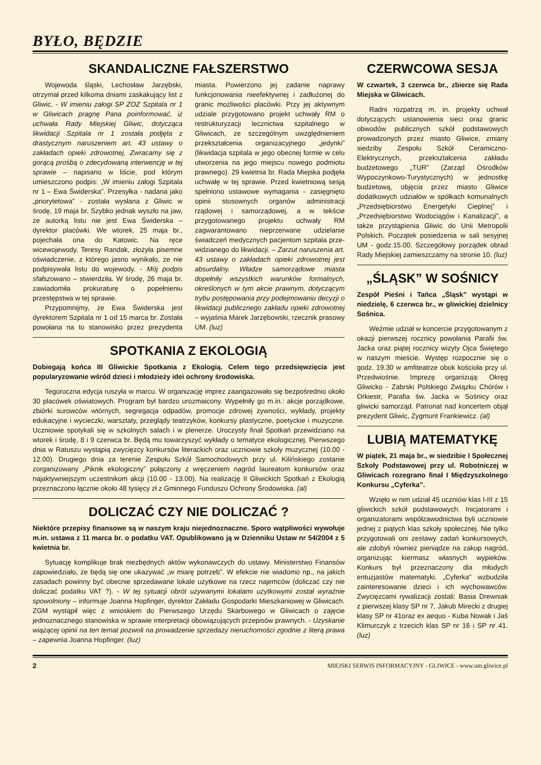BYŁO, BĘDZIE
SKANDALICZNE FAŁSZERSTWO
Wojewoda śląski, Lechosław Jarzębski, otrzymał przed kilkoma dniami zaskakujący list z Gliwic. - W imieniu załogi SP ZOZ Szpitala nr 1 w Gliwicach pragnę Pana poinformować, iż uchwała Rady Miejskiej Gliwic, dotycząca likwidacji Szpitala nr 1 została podjęta z drastycznym naruszeniem art. 43 ustawy o zakładach opieki zdrowotnej. Zwracamy się z gorącą prośbą o zdecydowaną interwencję w tej sprawie – napisano w liście, pod którym umieszczono podpis: „W imieniu załogi Szpitala nr 1 – Ewa Świderska”. Przesyłka - nadana jako „priorytetowa” - została wysłana z Gliwic w środę, 19 maja br. Szybko jednak wyszło na jaw, że autorką listu nie jest Ewa Świderska – dyrektor placówki. We wtorek, 25 maja br., pojechała ona do Katowic. Na ręce wicewojewody, Teresy Randak, złożyła pisemne oświadczenie, z którego jasno wynikało, że nie podpisywała listu do wojewody. - Mój podpis sfałszowano – stwierdziła. W środę, 26 maja br. zawiadomiła prokuraturę o popełnieniu przestępstwa w tej sprawie.
Przypomnijmy, że Ewa Świderska jest dyrektorem Szpitala nr 1 od 15 marca br. Została powołana na to stanowisko przez prezydenta miasta. Powierzono jej zadanie naprawy funkcjonowania nieefektywnej i zadłużonej do granic możliwości placówki. Przy jej aktywnym udziale przygotowano projekt uchwały RM o restrukturyzacji lecznictwa szpitalnego w Gliwicach, ze szczególnym uwzględnieniem przekształcenia organizacyjnego „jedynki” (likwidacja szpitala w jego obecnej formie w celu utworzenia na jego miejscu nowego podmiotu prawnego). 29 kwietnia br. Rada Miejska podjęła uchwałę w tej sprawie. Przed kwietniową sesją spełniono ustawowe wymagania - zasięgnięto opinii stosownych organów administracji rządowej i samorządowej, a w tekście przygotowanego projektu uchwały RM zagwarantowano nieprzerwane udzielanie świadczeń medycznych pacjentom szpitala prze-widzianego do likwidacji. – Zarzut naruszenia art. 43 ustawy o zakładach opieki zdrowotnej jest absurdalny. Władze samorządowe miasta dopełniły wszystkich warunków formalnych, określonych w tym akcie prawnym, dotyczącym trybu postępowania przy podejmowaniu decyzji o likwidacji publicznego zakładu opieki zdrowotnej – wyjaśnia Marek Jarzębowski, rzecznik prasowy UM. (luz)
SPOTKANIA Z EKOLOGIĄ
Dobiegają końca III Gliwickie Spotkania z Ekologią. Celem tego przedsięwzięcia jest popularyzowanie wśród dzieci i młodzieży idei ochrony środowiska.
Tegoroczna edycja ruszyła w marcu. W organizację imprez zaangażowało się bezpośrednio około 30 placówek oświatowych. Program był bardzo urozmaicony. Wypełniły go m.in.: akcje porządkowe, zbiórki surowców wtórnych, segregacja odpadów, promocje zdrowej żywności, wykłady, projekty edukacyjne i wycieczki, warsztaty, przeglądy teatrzyków, konkursy plastyczne, poetyckie i muzyczne. Uczniowie spotykali się w szkolnych salach i w plenerze. Uroczysty finał Spotkań przewidziano na wtorek i środę, 8 i 9 czerwca br. Będą mu towarzyszyć wykłady o tematyce ekologicznej. Pierwszego dnia w Ratuszu wystąpią zwycięzcy konkursów literackich oraz uczniowie szkoły muzycznej (10.00 - 12.00). Drugiego dnia za terenie Zespołu Szkół Samochodowych przy ul. Kilińskiego zostanie zorganizowany „Piknik ekologiczny” połączony z wręczeniem nagród laureatom konkursów oraz najaktywniejszym uczestnikom akcji (10.00 - 13.00). Na realizację II Gliwickich Spotkań z Ekologią przeznaczono łącznie około 48 tysięcy zł z Gminnego Funduszu Ochrony Środowiska. (al)
DOLICZAĆ CZY NIE DOLICZAĆ ?
Niektóre przepisy finansowe są w naszym kraju niejednoznaczne. Sporo wątpliwości wywołuje m.in. ustawa z 11 marca br. o podatku VAT. Opublikowano ją w Dzienniku Ustaw nr 54/2004 z 5 kwietnia br.
Sytuację komplikuje brak niezbędnych aktów wykonawczych do ustawy. Ministerstwo Finansów zapowiedziało, że będą się one ukazywać „w miarę potrzeb”. W efekcie nie wiadomo np., na jakich zasadach powinny być obecnie sprzedawane lokale użytkowe na rzecz najemców (doliczać czy nie doliczać podatku VAT ?). - W tej sytuacji obrót używanymi lokalami użytkowymi został wyraźnie spowolniony – informuje Joanna Hopfinger, dyrektor Zakładu Gospodarki Mieszkaniowej w Gliwicach. ZGM wystąpił więc z wnioskiem do Pierwszego Urzędu Skarbowego w Gliwicach o zajęcie jednoznacznego stanowiska w sprawie interpretacji obowiązujących przepisów prawnych. - Uzyskanie wiążącej opinii na ten temat pozwoli na prowadzenie sprzedaży nieruchomości zgodnie z literą prawa – zapewnia Joanna Hopfinger. (luz)
CZERWCOWA SESJA
W czwartek, 3 czerwca br., zbierze się Rada Miejska w Gliwicach.
Radni rozpatrzą m. in. projekty uchwał dotyczących: ustanowienia sieci oraz granic obwodów publicznych szkół podstawowych prowadzonych przez miasto Gliwice, zmiany siedziby Zespołu Szkół Ceramiczno-Elektrycznych, przekształcenia zakładu budżetowego „TUR” (Zarząd Ośrodków Wypoczynkowo-Turystycznych) w jednostkę budżetową, objęcia przez miasto Gliwice dodatkowych udziałów w spółkach komunalnych „Przedsiębiorstwo Energetyki Cieplnej” i „Przedsiębiorstwo Wodociągów i Kanalizacji”, a także przystąpienia Gliwic do Unii Metropolii Polskich. Początek posiedzenia w sali sesyjnej UM - godz.15.00. Szczegółowy porządek obrad Rady Miejskiej zamieszczamy na stronie 10. (luz)
„ŚLĄSK” W SOŚNICY
Zespół Pieśni i Tańca „Śląsk” wystąpi w niedzielę, 6 czerwca br., w gliwickiej dzielnicy Sośnica.
Weźmie udział w koncercie przygotowanym z okazji pierwszej rocznicy powołania Parafii św. Jacka oraz piątej rocznicy wizyty Ojca Świętego w naszym mieście. Występ rozpocznie się o godz. 19.30 w amfiteatrze obok kościoła przy ul. Przedwiośnie. Imprezę organizują: Okręg Gliwicko - Zabrski Polskiego Związku Chórów i Orkiestr, Parafia św. Jacka w Sośnicy oraz gliwicki samorząd. Patronat nad koncertem objął prezydent Gliwic, Zygmunt Frankiewicz. (al)
LUBIĄ MATEMATYKĘ
W piątek, 21 maja br., w siedzibie I Społecznej Szkoły Podstawowej przy ul. Robotniczej w Gliwicach rozegrano finał I Międzyszkolnego Konkursu „Cyferka”.
Wzięło w nim udział 45 uczniów klas I-III z 15 gliwickich szkół podstawowych. Inicjatorami i organizatorami współzawodnictwa byli uczniowie jednej z piątych klas szkoły społecznej. Nie tylko przygotowali oni zestawy zadań konkursowych, ale zdobyli również pieniądze na zakup nagród, organizując kiermasz własnych wypieków. Konkurs był przeznaczony dla młodych entuzjastów matematyki. „Cyferka” wzbudziła zainteresowanie dzieci i ich wychowawców. Zwycięzcami rywalizacji zostali: Basia Drewniak z pierwszej klasy SP nr 7, Jakub Mirecki z drugiej klasy SP nr 41oraz ex aequo - Kuba Nowak i Jaś Klimurczyk z trzecich klas SP nr 16 i SP nr 41. (luz)
2 MIEJSKI SERWIS INFORMACYJNY - GLIWICE - www.um.gliwice.pl